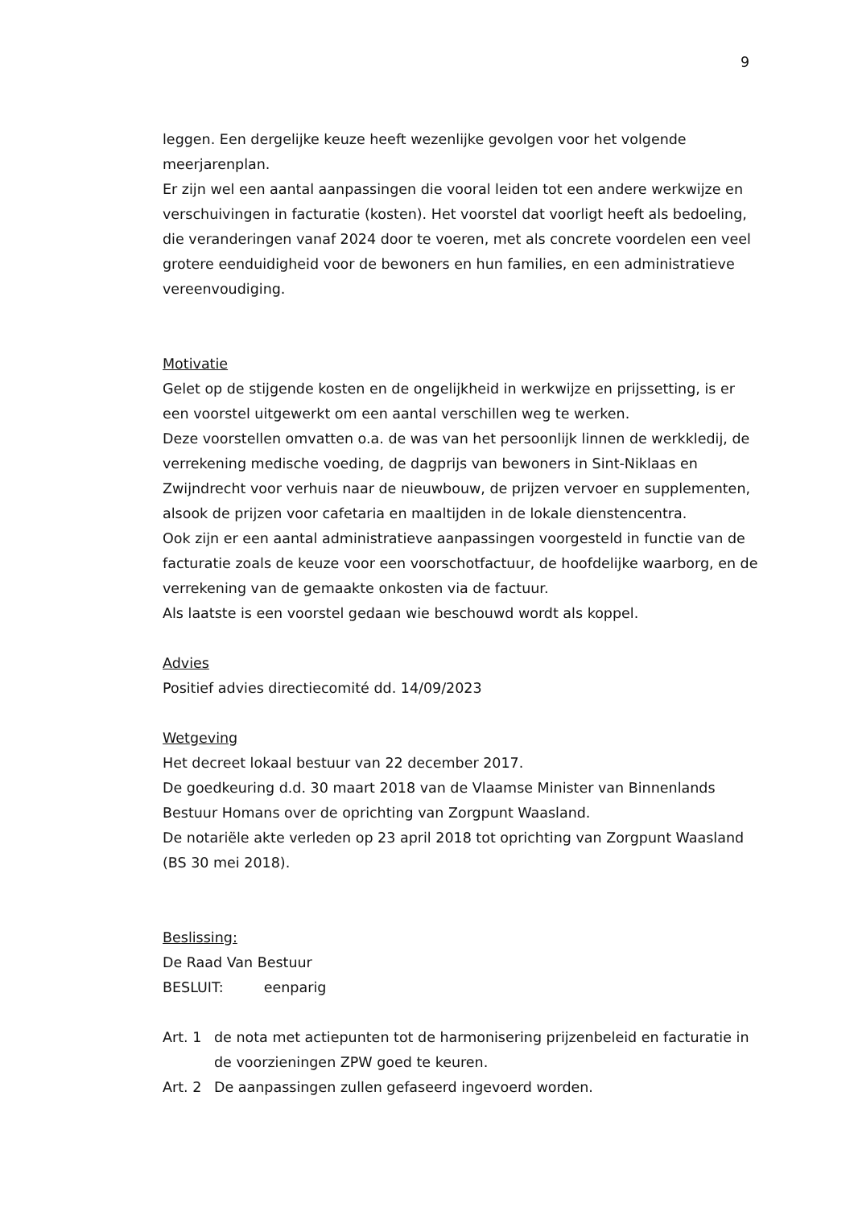9
leggen. Een dergelijke keuze heeft wezenlijke gevolgen voor het volgende meerjarenplan.
Er zijn wel een aantal aanpassingen die vooral leiden tot een andere werkwijze en verschuivingen in facturatie (kosten). Het voorstel dat voorligt heeft als bedoeling, die veranderingen vanaf 2024 door te voeren, met als concrete voordelen een veel grotere eenduidigheid voor de bewoners en hun families, en een administratieve vereenvoudiging.
Motivatie
Gelet op de stijgende kosten en de ongelijkheid in werkwijze en prijssetting, is er een voorstel uitgewerkt om een aantal verschillen weg te werken.
Deze voorstellen omvatten o.a. de was van het persoonlijk linnen de werkkledij, de verrekening medische voeding, de dagprijs van bewoners in Sint-Niklaas en Zwijndrecht voor verhuis naar de nieuwbouw, de prijzen vervoer en supplementen, alsook de prijzen voor cafetaria en maaltijden in de lokale dienstencentra.
Ook zijn er een aantal administratieve aanpassingen voorgesteld in functie van de facturatie zoals de keuze voor een voorschotfactuur, de hoofdelijke waarborg, en de verrekening van de gemaakte onkosten via de factuur.
Als laatste is een voorstel gedaan wie beschouwd wordt als koppel.
Advies
Positief advies directiecomité dd. 14/09/2023
Wetgeving
Het decreet lokaal bestuur van 22 december 2017.
De goedkeuring d.d. 30 maart 2018 van de Vlaamse Minister van Binnenlands Bestuur Homans over de oprichting van Zorgpunt Waasland.
De notariële akte verleden op 23 april 2018 tot oprichting van Zorgpunt Waasland (BS 30 mei 2018).
Beslissing:
De Raad Van Bestuur
BESLUIT: eenparig
Art. 1 de nota met actiepunten tot de harmonisering prijzenbeleid en facturatie in de voorzieningen ZPW goed te keuren.
Art. 2 De aanpassingen zullen gefaseerd ingevoerd worden.